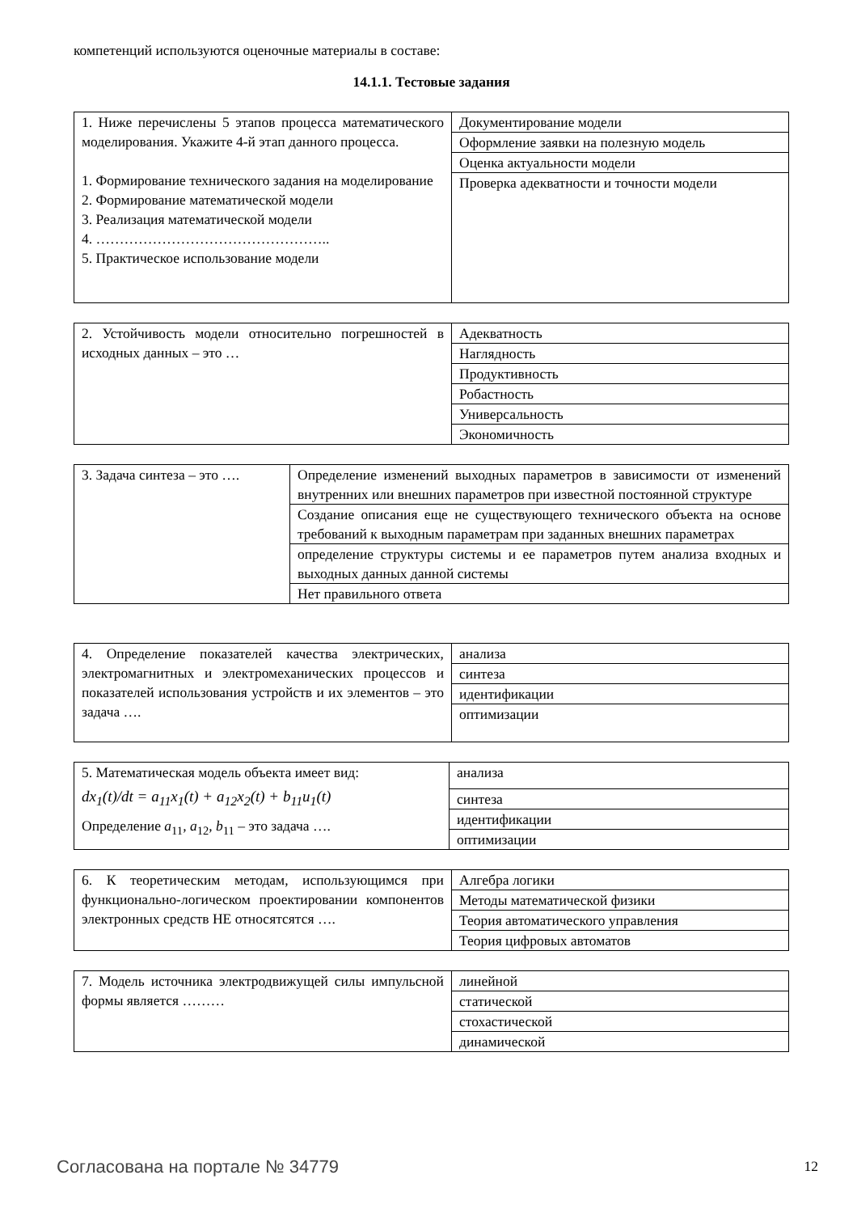компетенций используются оценочные материалы в составе:
14.1.1. Тестовые задания
| 1. Ниже перечислены 5 этапов процесса математического моделирования. Укажите 4-й этап данного процесса. 1. Формирование технического задания на моделирование 2. Формирование математической модели 3. Реализация математической модели 4. ………………………………………….. 5. Практическое использование модели | Документирование модели |
| | Оформление заявки на полезную модель |
| | Оценка актуальности модели |
| | Проверка адекватности и точности модели |
| 2. Устойчивость модели относительно погрешностей в исходных данных – это … | Адекватность |
| | Наглядность |
| | Продуктивность |
| | Робастность |
| | Универсальность |
| | Экономичность |
| 3. Задача синтеза – это …. | Определение изменений выходных параметров в зависимости от изменений внутренних или внешних параметров при известной постоянной структуре |
| | Создание описания еще не существующего технического объекта на основе требований к выходным параметрам при заданных внешних параметрах |
| | определение структуры системы и ее параметров путем анализа входных и выходных данных данной системы |
| | Нет правильного ответа |
| 4. Определение показателей качества электрических, электромагнитных и электромеханических процессов и показателей использования устройств и их элементов – это задача …. | анализа |
| | синтеза |
| | идентификации |
| | оптимизации |
| 5. Математическая модель объекта имеет вид: dx<sub>1</sub>(t)/dt = a<sub>11</sub>x<sub>1</sub>(t) + a<sub>12</sub>x<sub>2</sub>(t) + b<sub>11</sub>u<sub>1</sub>(t) Определение a<sub>11</sub>, a<sub>12</sub>, b<sub>11</sub> – это задача …. | анализа |
| | синтеза |
| | идентификации |
| | оптимизации |
| 6. К теоретическим методам, использующимся при функционально-логическом проектировании компонентов электронных средств НЕ относятсятся …. | Алгебра логики |
| | Методы математической физики |
| | Теория автоматического управления |
| | Теория цифровых автоматов |
| 7. Модель источника электродвижущей силы импульсной формы является ……… | линейной |
| | статической |
| | стохастической |
| | динамической |
Согласована на портале № 34779 12